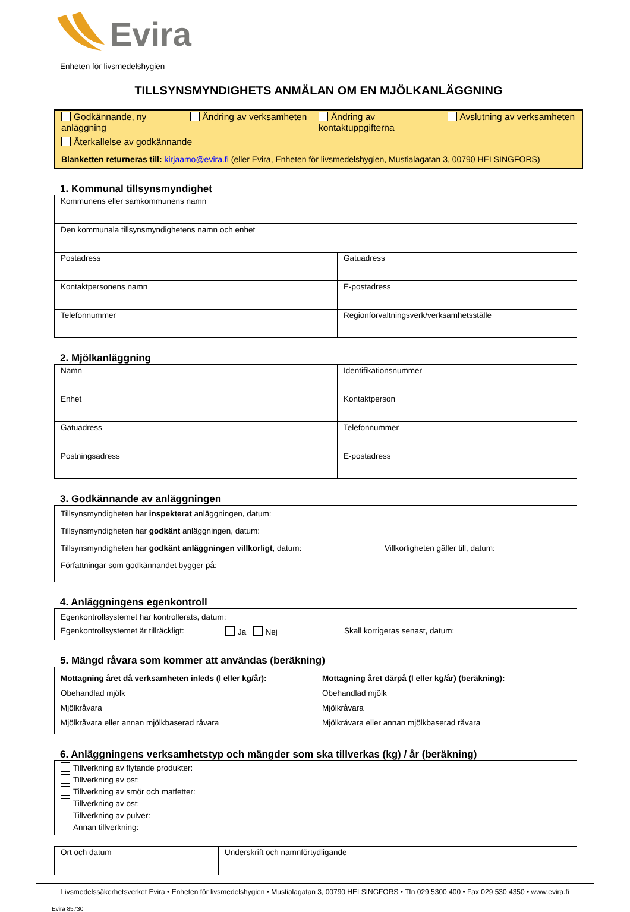Evira
Enheten för livsmedelshygien
TILLSYNSMYNDIGHETS ANMÄLAN OM EN MJÖLKANLÄGGNING
Godkännande, ny anläggning
Ändring av verksamheten Ändring av kontaktuppgifterna
Avslutning av verksamheten
Återkallelse av godkännande
Blanketten returneras till: kirjaamo@evira.fi (eller Evira, Enheten för livsmedelshygien, Mustialagatan 3, 00790 HELSINGFORS)
1. Kommunal tillsynsmyndighet
| Kommunens eller samkommunens namn | |
| Den kommunala tillsynsmyndighetens namn och enhet | |
| Postadress | Gatuadress |
| Kontaktpersonens namn | E-postadress |
| Telefonnummer | Regionförvaltningsverk/verksamhetsställe |
2. Mjölkanläggning
| Namn | | Identifikationsnummer |
| Enhet | Kontaktperson | |
| Gatuadress | Telefonnummer | |
| Postningsadress | E-postadress | |
3. Godkännande av anläggningen
Tillsynsmyndigheten har inspekterat anläggningen, datum:
Tillsynsmyndigheten har godkänt anläggningen, datum:
Tillsynsmyndigheten har godkänt anläggningen villkorligt, datum: Villkorligheten gäller till, datum:
Författningar som godkännandet bygger på:
4. Anläggningens egenkontroll
Egenkontrollsystemet har kontrollerats, datum:
Egenkontrollsystemet är tillräckligt: Ja Nej Skall korrigeras senast, datum:
5. Mängd råvara som kommer att användas (beräkning)
Mottagning året då verksamheten inleds (l eller kg/år):
Obehandlad mjölk
Mjölkråvara
Mjölkråvara eller annan mjölkbaserad råvara
Mottagning året därpå (l eller kg/år) (beräkning):
Obehandlad mjölk
Mjölkråvara
Mjölkråvara eller annan mjölkbaserad råvara
6. Anläggningens verksamhetstyp och mängder som ska tillverkas (kg) / år (beräkning)
Tillverkning av flytande produkter:
Tillverkning av ost:
Tillverkning av smör och matfetter:
Tillverkning av ost:
Tillverkning av pulver:
Annan tillverkning:
| Ort och datum | Underskrift och namnförtydligande |
Livsmedelssäkerhetsverket Evira • Enheten för livsmedelshygien • Mustialagatan 3, 00790 HELSINGFORS • Tfn 029 5300 400 • Fax 029 530 4350 • www.evira.fi
Evira 85730